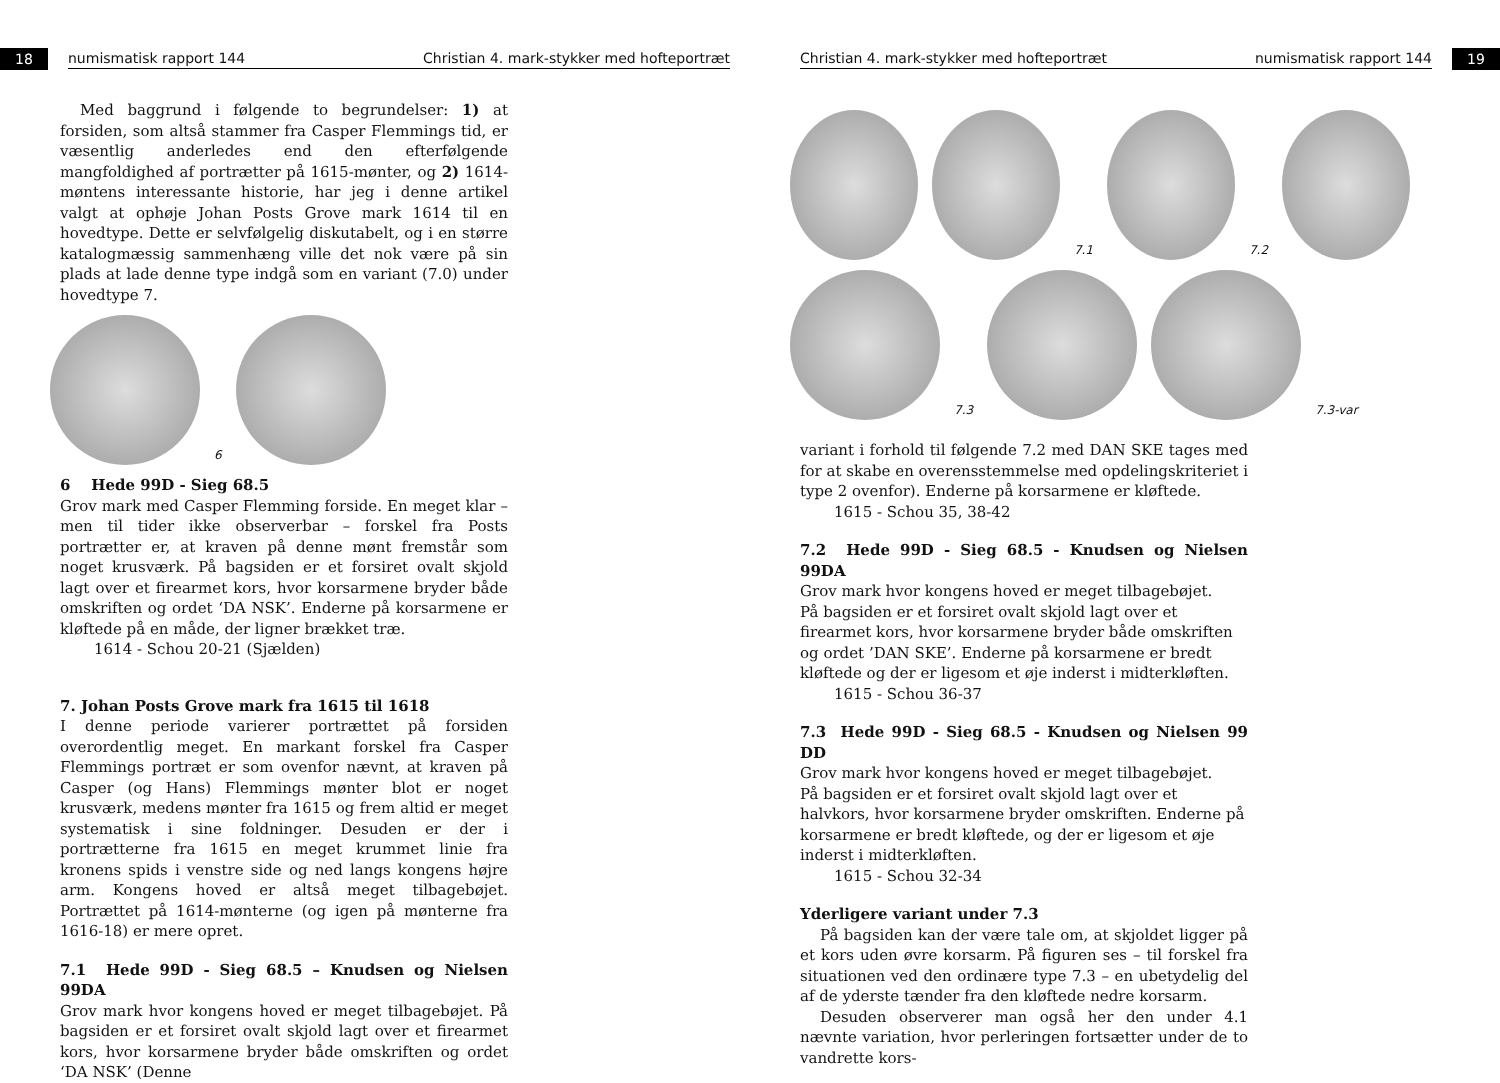18
numismatisk rapport 144 Christian 4. mark-stykker med hofteportræt
Med baggrund i følgende to begrundelser: 1) at forsiden, som altså stammer fra Casper Flemmings tid, er væsentlig anderledes end den efterfølgende mangfoldighed af portrætter på 1615-mønter, og 2) 1614-møntens interessante historie, har jeg i denne artikel valgt at ophøje Johan Posts Grove mark 1614 til en hovedtype. Dette er selvfølgelig diskutabelt, og i en større katalogmæssig sammenhæng ville det nok være på sin plads at lade denne type indgå som en variant (7.0) under hovedtype 7.
6
6 Hede 99D - Sieg 68.5
Grov mark med Casper Flemming forside. En meget klar – men til tider ikke observerbar – forskel fra Posts portrætter er, at kraven på denne mønt fremstår som noget krusværk. På bagsiden er et forsiret ovalt skjold lagt over et firearmet kors, hvor korsarmene bryder både omskriften og ordet ‘DA NSK’. Enderne på korsarmene er kløftede på en måde, der ligner brækket træ.
1614 - Schou 20-21 (Sjælden)
7. Johan Posts Grove mark fra 1615 til 1618
I denne periode varierer portrættet på forsiden overordentlig meget. En markant forskel fra Casper Flemmings portræt er som ovenfor nævnt, at kraven på Casper (og Hans) Flemmings mønter blot er noget krusværk, medens mønter fra 1615 og frem altid er meget systematisk i sine foldninger. Desuden er der i portrætterne fra 1615 en meget krummet linie fra kronens spids i venstre side og ned langs kongens højre arm. Kongens hoved er altså meget tilbagebøjet. Portrættet på 1614-mønterne (og igen på mønterne fra 1616-18) er mere opret.
7.1 Hede 99D - Sieg 68.5 – Knudsen og Nielsen 99DA
Grov mark hvor kongens hoved er meget tilbagebøjet. På bagsiden er et forsiret ovalt skjold lagt over et firearmet kors, hvor korsarmene bryder både omskriften og ordet ‘DA NSK’ (Denne
Christian 4. mark-stykker med hofteportræt numismatisk rapport 144
19
7.1
7.2
7.3
7.3-var
variant i forhold til følgende 7.2 med DAN SKE tages med for at skabe en overensstemmelse med opdelingskriteriet i type 2 ovenfor). Enderne på korsarmene er kløftede.
1615 - Schou 35, 38-42
7.2 Hede 99D - Sieg 68.5 - Knudsen og Nielsen 99DA
Grov mark hvor kongens hoved er meget tilbagebøjet.
På bagsiden er et forsiret ovalt skjold lagt over et firearmet kors, hvor korsarmene bryder både omskriften og ordet ’DAN SKE’. Enderne på korsarmene er bredt kløftede og der er ligesom et øje inderst i midterkløften.
1615 - Schou 36-37
7.3 Hede 99D - Sieg 68.5 - Knudsen og Nielsen 99 DD
Grov mark hvor kongens hoved er meget tilbagebøjet.
På bagsiden er et forsiret ovalt skjold lagt over et halvkors, hvor korsarmene bryder omskriften. Enderne på korsarmene er bredt kløftede, og der er ligesom et øje inderst i midterkløften.
1615 - Schou 32-34
Yderligere variant under 7.3
På bagsiden kan der være tale om, at skjoldet ligger på et kors uden øvre korsarm. På figuren ses – til forskel fra situationen ved den ordinære type 7.3 – en ubetydelig del af de yderste tænder fra den kløftede nedre korsarm.
Desuden observerer man også her den under 4.1 nævnte variation, hvor perleringen fortsætter under de to vandrette kors-